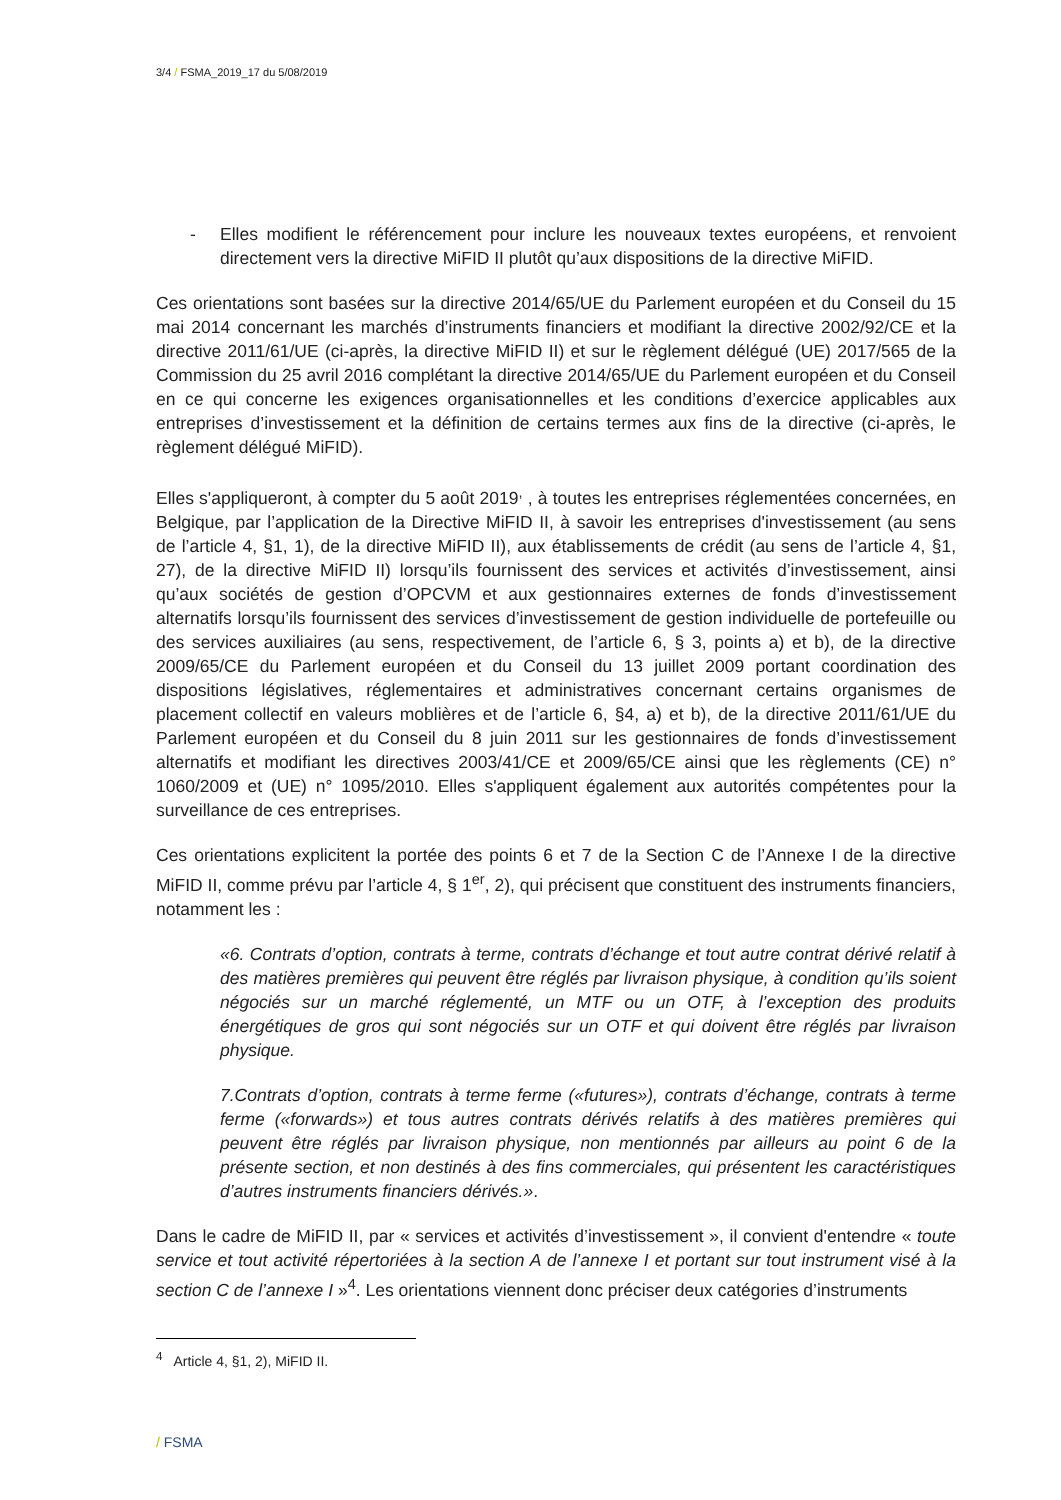3/4 / FSMA_2019_17 du 5/08/2019
- Elles modifient le référencement pour inclure les nouveaux textes européens, et renvoient directement vers la directive MiFID II plutôt qu’aux dispositions de la directive MiFID.
Ces orientations sont basées sur la directive 2014/65/UE du Parlement européen et du Conseil du 15 mai 2014 concernant les marchés d’instruments financiers et modifiant la directive 2002/92/CE et la directive 2011/61/UE (ci-après, la directive MiFID II) et sur le règlement délégué (UE) 2017/565 de la Commission du 25 avril 2016 complétant la directive 2014/65/UE du Parlement européen et du Conseil en ce qui concerne les exigences organisationnelles et les conditions d’exercice applicables aux entreprises d’investissement et la définition de certains termes aux fins de la directive (ci-après, le règlement délégué MiFID).
Elles s'appliqueront, à compter du 5 août 2019<sup>,</sup> , à toutes les entreprises réglementées concernées, en Belgique, par l’application de la Directive MiFID II, à savoir les entreprises d'investissement (au sens de l’article 4, §1, 1), de la directive MiFID II), aux établissements de crédit (au sens de l’article 4, §1, 27), de la directive MiFID II) lorsqu’ils fournissent des services et activités d’investissement, ainsi qu’aux sociétés de gestion d’OPCVM et aux gestionnaires externes de fonds d’investissement alternatifs lorsqu’ils fournissent des services d’investissement de gestion individuelle de portefeuille ou des services auxiliaires (au sens, respectivement, de l’article 6, § 3, points a) et b), de la directive 2009/65/CE du Parlement européen et du Conseil du 13 juillet 2009 portant coordination des dispositions législatives, réglementaires et administratives concernant certains organismes de placement collectif en valeurs moblières et de l’article 6, §4, a) et b), de la directive 2011/61/UE du Parlement européen et du Conseil du 8 juin 2011 sur les gestionnaires de fonds d’investissement alternatifs et modifiant les directives 2003/41/CE et 2009/65/CE ainsi que les règlements (CE) n° 1060/2009 et (UE) n° 1095/2010. Elles s'appliquent également aux autorités compétentes pour la surveillance de ces entreprises.
Ces orientations explicitent la portée des points 6 et 7 de la Section C de l’Annexe I de la directive MiFID II, comme prévu par l’article 4, § 1<sup>er</sup>, 2), qui précisent que constituent des instruments financiers, notamment les :
«6. Contrats d’option, contrats à terme, contrats d’échange et tout autre contrat dérivé relatif à des matières premières qui peuvent être réglés par livraison physique, à condition qu’ils soient négociés sur un marché réglementé, un MTF ou un OTF, à l’exception des produits énergétiques de gros qui sont négociés sur un OTF et qui doivent être réglés par livraison physique.
7.Contrats d’option, contrats à terme ferme («futures»), contrats d’échange, contrats à terme ferme («forwards») et tous autres contrats dérivés relatifs à des matières premières qui peuvent être réglés par livraison physique, non mentionnés par ailleurs au point 6 de la présente section, et non destinés à des fins commerciales, qui présentent les caractéristiques d’autres instruments financiers dérivés.».
Dans le cadre de MiFID II, par « services et activités d’investissement », il convient d'entendre « toute service et tout activité répertoriées à la section A de l’annexe I et portant sur tout instrument visé à la section C de l’annexe I »<sup>4</sup>. Les orientations viennent donc préciser deux catégories d’instruments
<sup>4</sup> Article 4, §1, 2), MiFID II.
/ FSMA